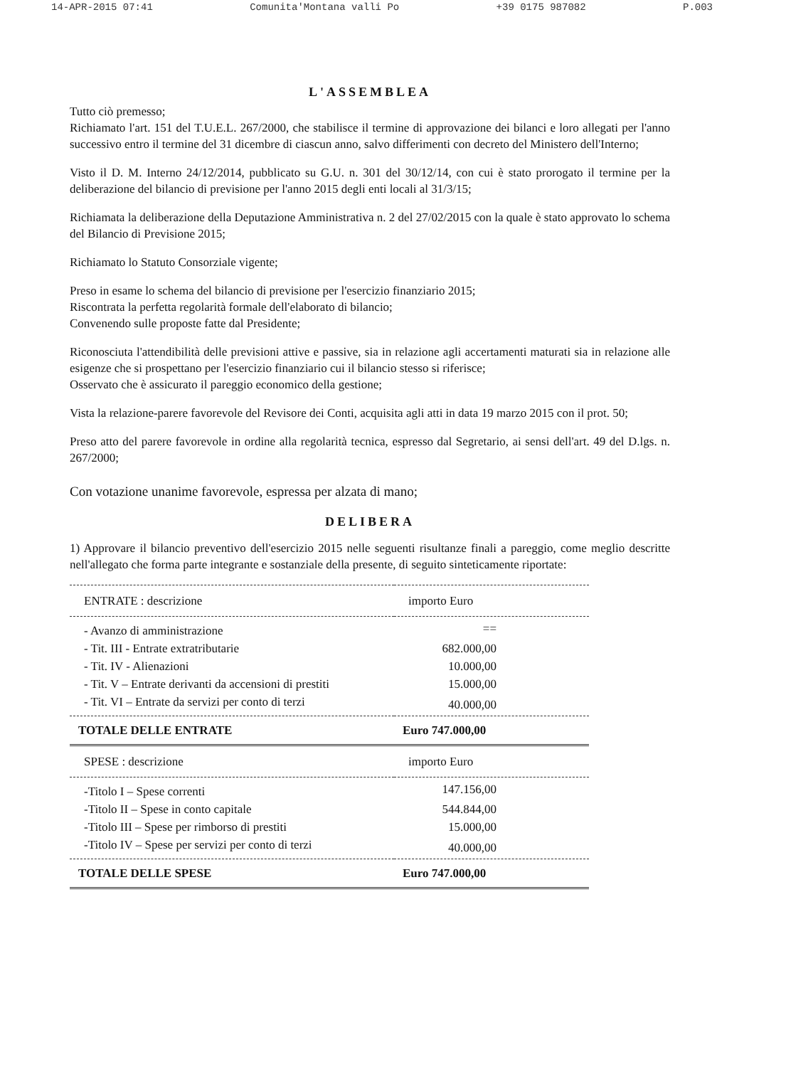14-APR-2015 07:41 Comunita'Montana valli Po +39 0175 987082 P.003
L'ASSEMBLEA
Tutto ciò premesso;
Richiamato l'art. 151 del T.U.E.L. 267/2000, che stabilisce il termine di approvazione dei bilanci e loro allegati per l'anno successivo entro il termine del 31 dicembre di ciascun anno, salvo differimenti con decreto del Ministero dell'Interno;
Visto il D. M. Interno 24/12/2014, pubblicato su G.U. n. 301 del 30/12/14, con cui è stato prorogato il termine per la deliberazione del bilancio di previsione per l'anno 2015 degli enti locali al 31/3/15;
Richiamata la deliberazione della Deputazione Amministrativa n. 2 del 27/02/2015 con la quale è stato approvato lo schema del Bilancio di Previsione 2015;
Richiamato lo Statuto Consorziale vigente;
Preso in esame lo schema del bilancio di previsione per l'esercizio finanziario 2015;
Riscontrata la perfetta regolarità formale dell'elaborato di bilancio;
Convenendo sulle proposte fatte dal Presidente;
Riconosciuta l'attendibilità delle previsioni attive e passive, sia in relazione agli accertamenti maturati sia in relazione alle esigenze che si prospettano per l'esercizio finanziario cui il bilancio stesso si riferisce;
Osservato che è assicurato il pareggio economico della gestione;
Vista la relazione-parere favorevole del Revisore dei Conti, acquisita agli atti in data 19 marzo 2015 con il prot. 50;
Preso atto del parere favorevole in ordine alla regolarità tecnica, espresso dal Segretario, ai sensi dell'art. 49 del D.lgs. n. 267/2000;
Con votazione unanime favorevole, espressa per alzata di mano;
DELIBERA
1) Approvare il bilancio preventivo dell'esercizio 2015 nelle seguenti risultanze finali a pareggio, come meglio descritte nell'allegato che forma parte integrante e sostanziale della presente, di seguito sinteticamente riportate:
| ENTRATE : descrizione | importo Euro |
| --- | --- |
| - Avanzo di amministrazione | == |
| - Tit. III - Entrate extratributarie | 682.000,00 |
| - Tit. IV - Alienazioni | 10.000,00 |
| - Tit. V – Entrate derivanti da accensioni di prestiti | 15.000,00 |
| - Tit. VI – Entrate da servizi per conto di terzi | 40.000,00 |
| TOTALE DELLE ENTRATE | Euro 747.000,00 |
| SPESE : descrizione | importo Euro |
| -Titolo I – Spese correnti | 147.156,00 |
| -Titolo II – Spese in conto capitale | 544.844,00 |
| -Titolo III – Spese per rimborso di prestiti | 15.000,00 |
| -Titolo IV – Spese per servizi per conto di terzi | 40.000,00 |
| TOTALE DELLE SPESE | Euro 747.000,00 |